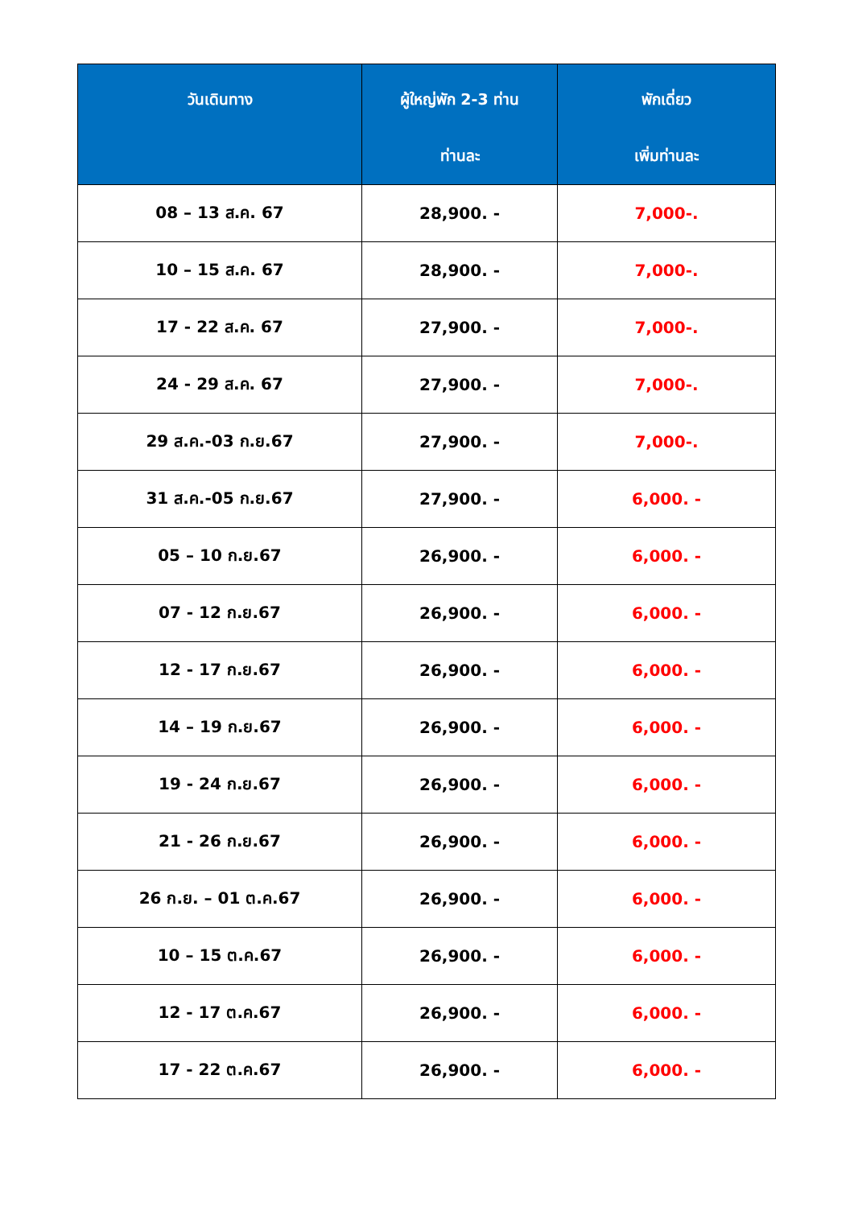| วันเดินทาง | ผู้ใหญ่พัก 2-3 ท่าน ท่านละ | พักเดี่ยว เพิ่มท่านละ |
| --- | --- | --- |
| 08 – 13 ส.ค. 67 | 28,900. - | 7,000-. |
| 10 – 15 ส.ค. 67 | 28,900. - | 7,000-. |
| 17 - 22 ส.ค. 67 | 27,900. - | 7,000-. |
| 24 - 29 ส.ค. 67 | 27,900. - | 7,000-. |
| 29 ส.ค.-03 ก.ย.67 | 27,900. - | 7,000-. |
| 31 ส.ค.-05 ก.ย.67 | 27,900. - | 6,000. - |
| 05 – 10 ก.ย.67 | 26,900. - | 6,000. - |
| 07 - 12 ก.ย.67 | 26,900. - | 6,000. - |
| 12 - 17 ก.ย.67 | 26,900. - | 6,000. - |
| 14 – 19 ก.ย.67 | 26,900. - | 6,000. - |
| 19 - 24 ก.ย.67 | 26,900. - | 6,000. - |
| 21 - 26 ก.ย.67 | 26,900. - | 6,000. - |
| 26 ก.ย. – 01 ต.ค.67 | 26,900. - | 6,000. - |
| 10 – 15 ต.ค.67 | 26,900. - | 6,000. - |
| 12 - 17 ต.ค.67 | 26,900. - | 6,000. - |
| 17 - 22 ต.ค.67 | 26,900. - | 6,000. - |